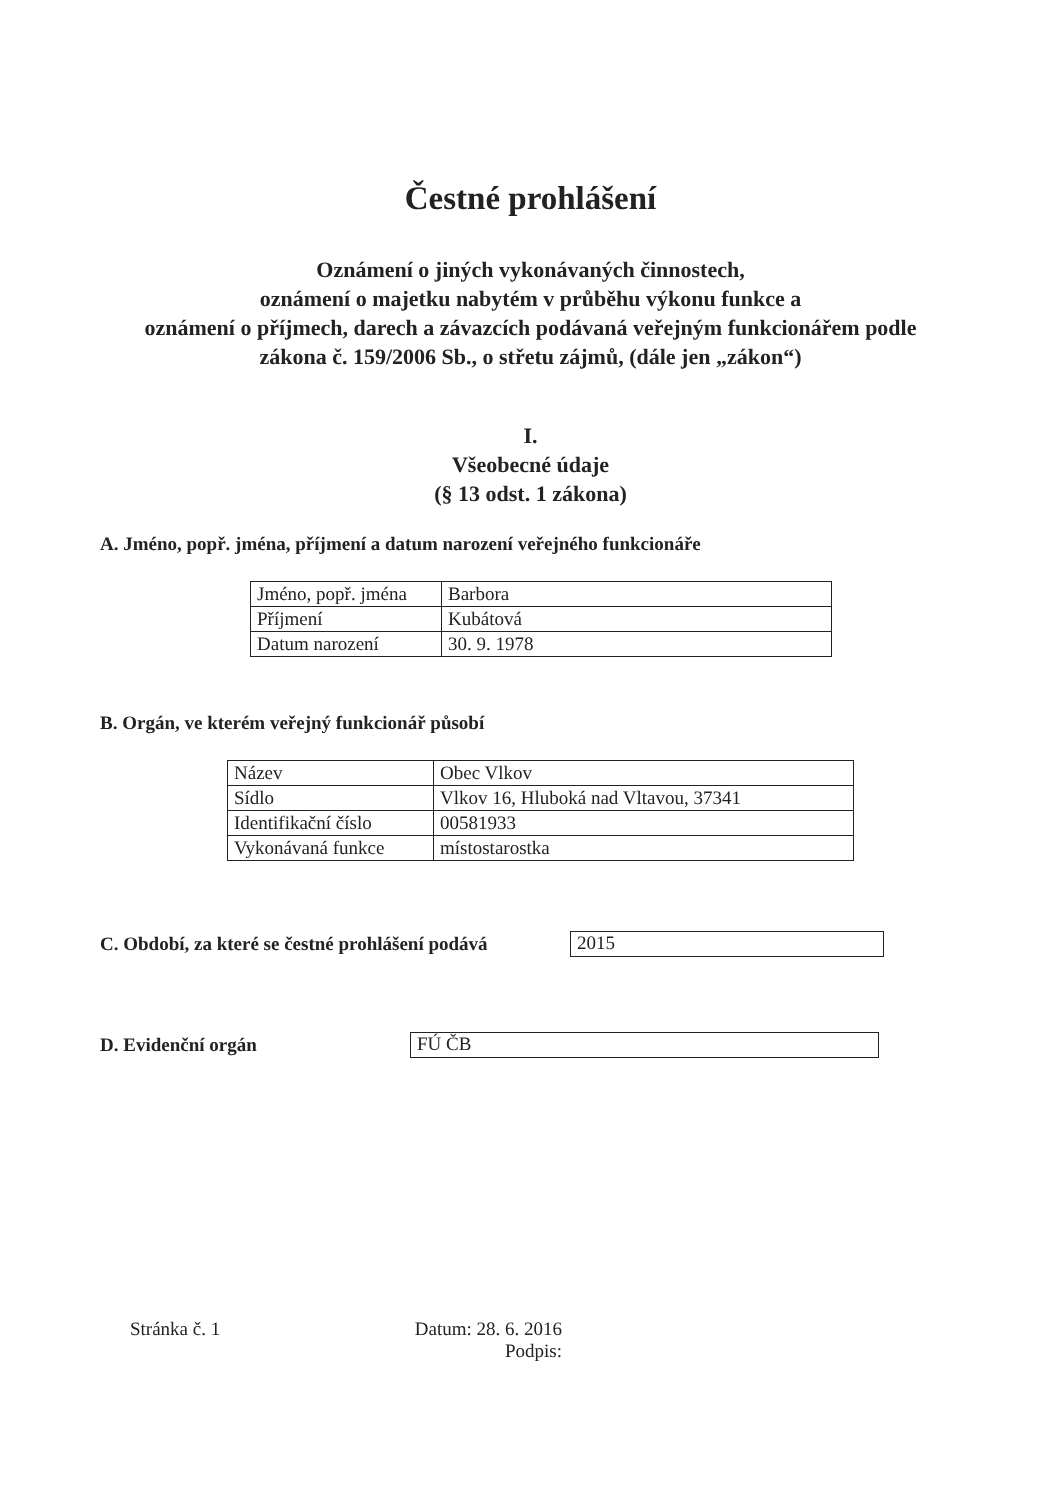Čestné prohlášení
Oznámení o jiných vykonávaných činnostech,
oznámení o majetku nabytém v průběhu výkonu funkce a
oznámení o příjmech, darech a závazcích podávaná veřejným funkcionářem podle
zákona č. 159/2006 Sb., o střetu zájmů, (dále jen „zákon“)
I.
Všeobecné údaje
(§ 13 odst. 1 zákona)
A. Jméno, popř. jména, příjmení a datum narození veřejného funkcionáře
| Jméno, popř. jména | Barbora |
| Příjmení | Kubátová |
| Datum narození | 30. 9. 1978 |
B. Orgán, ve kterém veřejný funkcionář působí
| Název | Obec Vlkov |
| Sídlo | Vlkov 16, Hluboká nad Vltavou, 37341 |
| Identifikační číslo | 00581933 |
| Vykonávaná funkce | místostarostka |
C. Období, za které se čestné prohlášení podává
2015
D. Evidenční orgán
FÚ ČB
Stránka č. 1 Datum: 28. 6. 2016
Podpis: